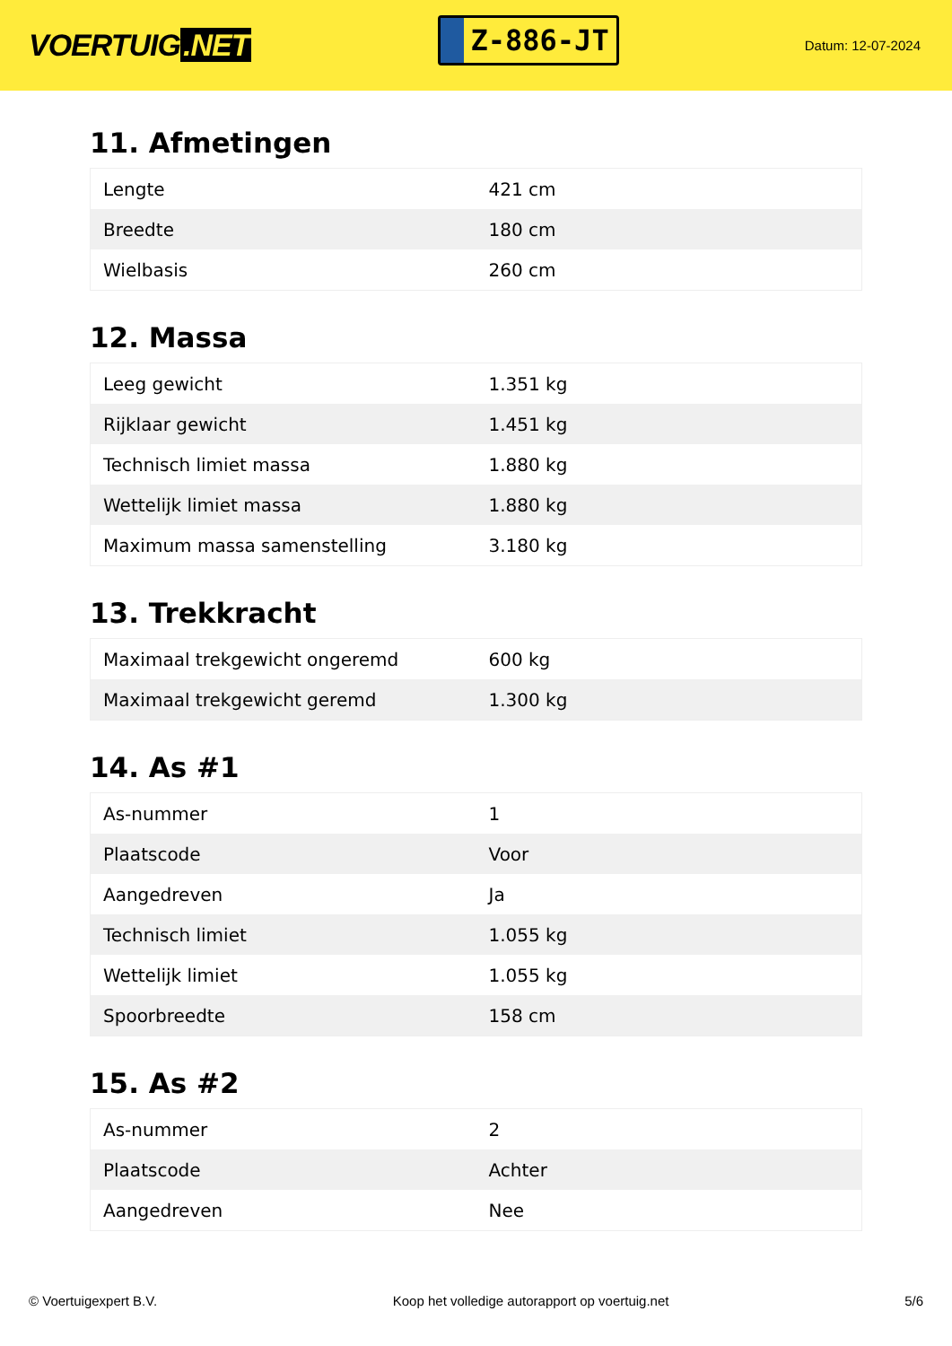VOERTUIG.NET
Z-886-JT
Datum: 12-07-2024
11. Afmetingen
| Lengte | 421 cm |
| Breedte | 180 cm |
| Wielbasis | 260 cm |
12. Massa
| Leeg gewicht | 1.351 kg |
| Rijklaar gewicht | 1.451 kg |
| Technisch limiet massa | 1.880 kg |
| Wettelijk limiet massa | 1.880 kg |
| Maximum massa samenstelling | 3.180 kg |
13. Trekkracht
| Maximaal trekgewicht ongeremd | 600 kg |
| Maximaal trekgewicht geremd | 1.300 kg |
14. As #1
| As-nummer | 1 |
| Plaatscode | Voor |
| Aangedreven | Ja |
| Technisch limiet | 1.055 kg |
| Wettelijk limiet | 1.055 kg |
| Spoorbreedte | 158 cm |
15. As #2
| As-nummer | 2 |
| Plaatscode | Achter |
| Aangedreven | Nee |
© Voertuigexpert B.V. Koop het volledige autorapport op voertuig.net 5/6